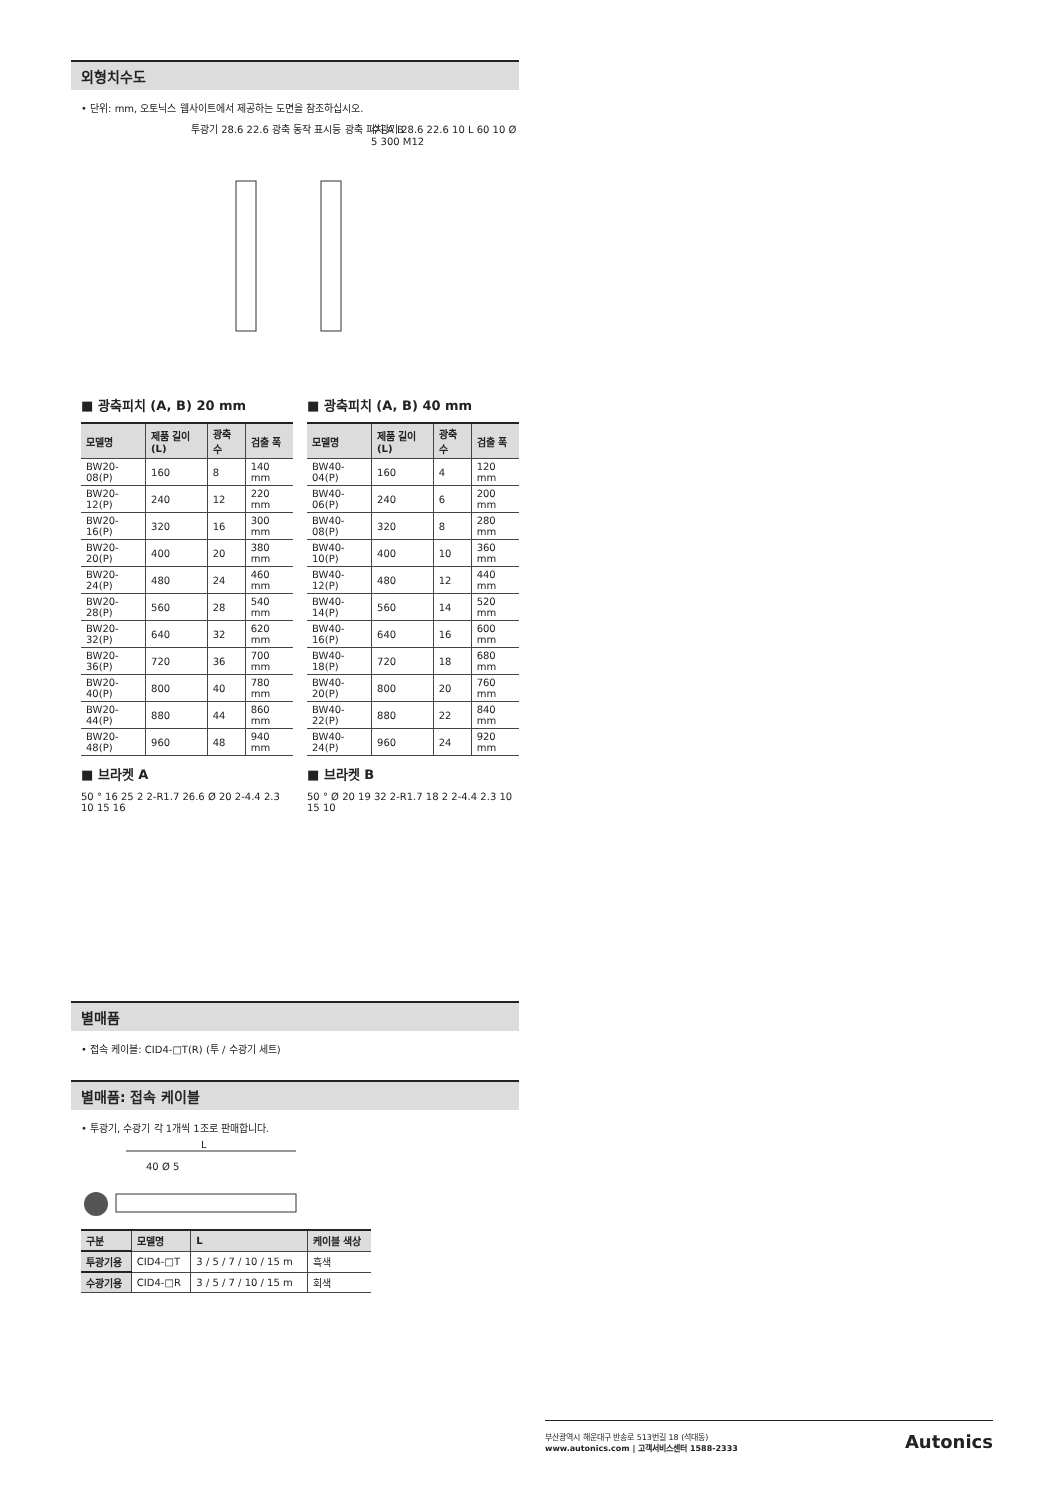외형치수도
• 단위: mm, 오토닉스 웹사이트에서 제공하는 도면을 참조하십시오.
투광기 28.6 22.6 광축 동작 표시등 광축 피치 A B
수광기 28.6 22.6 10 L 60 10 Ø 5 300 M12
■ 광축피치 (A, B) 20 mm
| 모델명 | 제품 길이 (L) | 광축 수 | 검출 폭 |
| --- | --- | --- | --- |
| BW20-08(P) | 160 | 8 | 140 mm |
| BW20-12(P) | 240 | 12 | 220 mm |
| BW20-16(P) | 320 | 16 | 300 mm |
| BW20-20(P) | 400 | 20 | 380 mm |
| BW20-24(P) | 480 | 24 | 460 mm |
| BW20-28(P) | 560 | 28 | 540 mm |
| BW20-32(P) | 640 | 32 | 620 mm |
| BW20-36(P) | 720 | 36 | 700 mm |
| BW20-40(P) | 800 | 40 | 780 mm |
| BW20-44(P) | 880 | 44 | 860 mm |
| BW20-48(P) | 960 | 48 | 940 mm |
■ 광축피치 (A, B) 40 mm
| 모델명 | 제품 길이 (L) | 광축 수 | 검출 폭 |
| --- | --- | --- | --- |
| BW40-04(P) | 160 | 4 | 120 mm |
| BW40-06(P) | 240 | 6 | 200 mm |
| BW40-08(P) | 320 | 8 | 280 mm |
| BW40-10(P) | 400 | 10 | 360 mm |
| BW40-12(P) | 480 | 12 | 440 mm |
| BW40-14(P) | 560 | 14 | 520 mm |
| BW40-16(P) | 640 | 16 | 600 mm |
| BW40-18(P) | 720 | 18 | 680 mm |
| BW40-20(P) | 800 | 20 | 760 mm |
| BW40-22(P) | 880 | 22 | 840 mm |
| BW40-24(P) | 960 | 24 | 920 mm |
■ 브라켓 A
50 ° 16 25 2 2-R1.7 26.6 Ø 20 2-4.4 2.3 10 15 16
■ 브라켓 B
50 ° Ø 20 19 32 2-R1.7 18 2 2-4.4 2.3 10 15 10
별매품
• 접속 케이블: CID4-□T(R) (투 / 수광기 세트)
별매품: 접속 케이블
• 투광기, 수광기 각 1개씩 1조로 판매합니다.
L
40 Ø 5
| 구분 | 모델명 | L | 케이블 색상 |
| --- | --- | --- | --- |
| 투광기용 | CID4-□T | 3 / 5 / 7 / 10 / 15 m | 흑색 |
| 수광기용 | CID4-□R | 3 / 5 / 7 / 10 / 15 m | 회색 |
부산광역시 해운대구 반송로 513번길 18 (석대동)
www.autonics.com | 고객서비스센터 1588-2333
Autonics